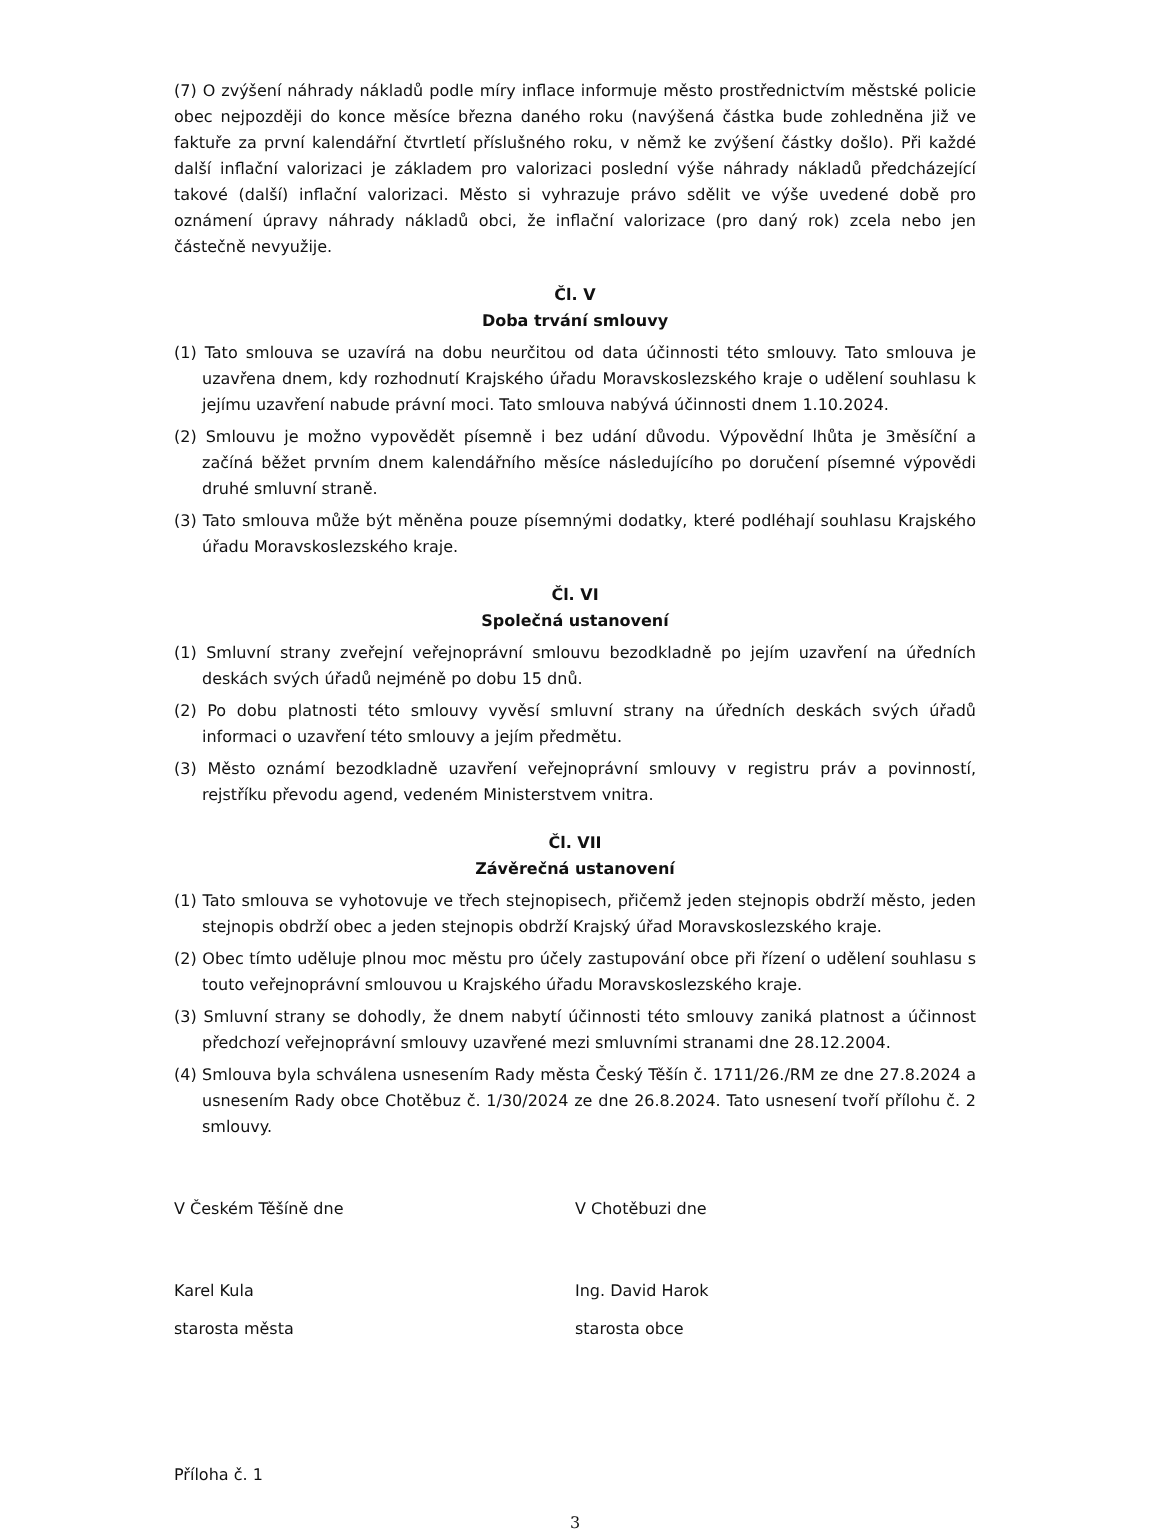(7) O zvýšení náhrady nákladů podle míry inflace informuje město prostřednictvím městské policie obec nejpozději do konce měsíce března daného roku (navýšená částka bude zohledněna již ve faktuře za první kalendářní čtvrtletí příslušného roku, v němž ke zvýšení částky došlo). Při každé další inflační valorizaci je základem pro valorizaci poslední výše náhrady nákladů předcházející takové (další) inflační valorizaci. Město si vyhrazuje právo sdělit ve výše uvedené době pro oznámení úpravy náhrady nákladů obci, že inflační valorizace (pro daný rok) zcela nebo jen částečně nevyužije.
Čl. V
Doba trvání smlouvy
(1) Tato smlouva se uzavírá na dobu neurčitou od data účinnosti této smlouvy. Tato smlouva je uzavřena dnem, kdy rozhodnutí Krajského úřadu Moravskoslezského kraje o udělení souhlasu k jejímu uzavření nabude právní moci. Tato smlouva nabývá účinnosti dnem 1.10.2024.
(2) Smlouvu je možno vypovědět písemně i bez udání důvodu. Výpovědní lhůta je 3měsíční a začíná běžet prvním dnem kalendářního měsíce následujícího po doručení písemné výpovědi druhé smluvní straně.
(3) Tato smlouva může být měněna pouze písemnými dodatky, které podléhají souhlasu Krajského úřadu Moravskoslezského kraje.
Čl. VI
Společná ustanovení
(1) Smluvní strany zveřejní veřejnoprávní smlouvu bezodkladně po jejím uzavření na úředních deskách svých úřadů nejméně po dobu 15 dnů.
(2) Po dobu platnosti této smlouvy vyvěsí smluvní strany na úředních deskách svých úřadů informaci o uzavření této smlouvy a jejím předmětu.
(3) Město oznámí bezodkladně uzavření veřejnoprávní smlouvy v registru práv a povinností, rejstříku převodu agend, vedeném Ministerstvem vnitra.
Čl. VII
Závěrečná ustanovení
(1) Tato smlouva se vyhotovuje ve třech stejnopisech, přičemž jeden stejnopis obdrží město, jeden stejnopis obdrží obec a jeden stejnopis obdrží Krajský úřad Moravskoslezského kraje.
(2) Obec tímto uděluje plnou moc městu pro účely zastupování obce při řízení o udělení souhlasu s touto veřejnoprávní smlouvou u Krajského úřadu Moravskoslezského kraje.
(3) Smluvní strany se dohodly, že dnem nabytí účinnosti této smlouvy zaniká platnost a účinnost předchozí veřejnoprávní smlouvy uzavřené mezi smluvními stranami dne 28.12.2004.
(4) Smlouva byla schválena usnesením Rady města Český Těšín č. 1711/26./RM ze dne 27.8.2024 a usnesením Rady obce Chotěbuz č. 1/30/2024 ze dne 26.8.2024. Tato usnesení tvoří přílohu č. 2 smlouvy.
V Českém Těšíně dne V Chotěbuzi dne
Karel Kula Ing. David Harok
starosta města starosta obce
Příloha č. 1
3